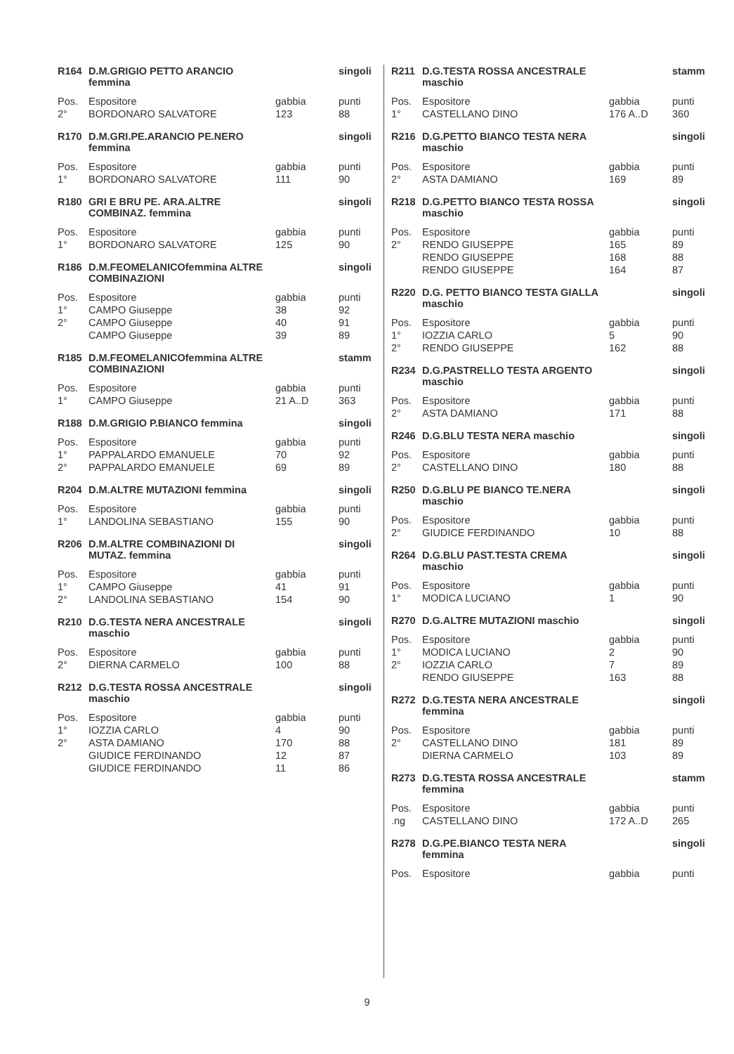| R164 | D.M.GRIGIO PETTO ARANCIO femmina | | singoli |
| --- | --- | --- | --- |
| Pos. | Espositore | gabbia | punti |
| 2° | BORDONARO SALVATORE | 123 | 88 |
| R170 | D.M.GRI.PE.ARANCIO PE.NERO femmina | | singoli |
| --- | --- | --- | --- |
| Pos. | Espositore | gabbia | punti |
| 1° | BORDONARO SALVATORE | 111 | 90 |
| R180 | GRI E BRU PE. ARA.ALTRE COMBINAZ. femmina | | singoli |
| --- | --- | --- | --- |
| Pos. | Espositore | gabbia | punti |
| 1° | BORDONARO SALVATORE | 125 | 90 |
| R186 | D.M.FEOMELANICOfemmina ALTRE COMBINAZIONI | | singoli |
| --- | --- | --- | --- |
| Pos. | Espositore | gabbia | punti |
| 1° | CAMPO Giuseppe | 38 | 92 |
| 2° | CAMPO Giuseppe | 40 | 91 |
| | CAMPO Giuseppe | 39 | 89 |
| R185 | D.M.FEOMELANICOfemmina ALTRE COMBINAZIONI | | stamm |
| --- | --- | --- | --- |
| Pos. | Espositore | gabbia | punti |
| 1° | CAMPO Giuseppe | 21 A..D | 363 |
| R188 | D.M.GRIGIO P.BIANCO femmina | | singoli |
| --- | --- | --- | --- |
| Pos. | Espositore | gabbia | punti |
| 1° | PAPPALARDO EMANUELE | 70 | 92 |
| 2° | PAPPALARDO EMANUELE | 69 | 89 |
| R204 | D.M.ALTRE MUTAZIONI femmina | | singoli |
| --- | --- | --- | --- |
| Pos. | Espositore | gabbia | punti |
| 1° | LANDOLINA SEBASTIANO | 155 | 90 |
| R206 | D.M.ALTRE COMBINAZIONI DI MUTAZ. femmina | | singoli |
| --- | --- | --- | --- |
| Pos. | Espositore | gabbia | punti |
| 1° | CAMPO Giuseppe | 41 | 91 |
| 2° | LANDOLINA SEBASTIANO | 154 | 90 |
| R210 | D.G.TESTA NERA ANCESTRALE maschio | | singoli |
| --- | --- | --- | --- |
| Pos. | Espositore | gabbia | punti |
| 2° | DIERNA CARMELO | 100 | 88 |
| R212 | D.G.TESTA ROSSA ANCESTRALE maschio | | singoli |
| --- | --- | --- | --- |
| Pos. | Espositore | gabbia | punti |
| 1° | IOZZIA CARLO | 4 | 90 |
| 2° | ASTA DAMIANO | 170 | 88 |
| | GIUDICE FERDINANDO | 12 | 87 |
| | GIUDICE FERDINANDO | 11 | 86 |
| R211 | D.G.TESTA ROSSA ANCESTRALE maschio | | stamm |
| --- | --- | --- | --- |
| Pos. | Espositore | gabbia | punti |
| 1° | CASTELLANO DINO | 176 A..D | 360 |
| R216 | D.G.PETTO BIANCO TESTA NERA maschio | | singoli |
| --- | --- | --- | --- |
| Pos. | Espositore | gabbia | punti |
| 2° | ASTA DAMIANO | 169 | 89 |
| R218 | D.G.PETTO BIANCO TESTA ROSSA maschio | | singoli |
| --- | --- | --- | --- |
| Pos. | Espositore | gabbia | punti |
| 2° | RENDO GIUSEPPE | 165 | 89 |
| | RENDO GIUSEPPE | 168 | 88 |
| | RENDO GIUSEPPE | 164 | 87 |
| R220 | D.G. PETTO BIANCO TESTA GIALLA maschio | | singoli |
| --- | --- | --- | --- |
| Pos. | Espositore | gabbia | punti |
| 1° | IOZZIA CARLO | 5 | 90 |
| 2° | RENDO GIUSEPPE | 162 | 88 |
| R234 | D.G.PASTRELLO TESTA ARGENTO maschio | | singoli |
| --- | --- | --- | --- |
| Pos. | Espositore | gabbia | punti |
| 2° | ASTA DAMIANO | 171 | 88 |
| R246 | D.G.BLU TESTA NERA maschio | | singoli |
| --- | --- | --- | --- |
| Pos. | Espositore | gabbia | punti |
| 2° | CASTELLANO DINO | 180 | 88 |
| R250 | D.G.BLU PE BIANCO TE.NERA maschio | | singoli |
| --- | --- | --- | --- |
| Pos. | Espositore | gabbia | punti |
| 2° | GIUDICE FERDINANDO | 10 | 88 |
| R264 | D.G.BLU PAST.TESTA CREMA maschio | | singoli |
| --- | --- | --- | --- |
| Pos. | Espositore | gabbia | punti |
| 1° | MODICA LUCIANO | 1 | 90 |
| R270 | D.G.ALTRE MUTAZIONI maschio | | singoli |
| --- | --- | --- | --- |
| Pos. | Espositore | gabbia | punti |
| 1° | MODICA LUCIANO | 2 | 90 |
| 2° | IOZZIA CARLO | 7 | 89 |
| | RENDO GIUSEPPE | 163 | 88 |
| R272 | D.G.TESTA NERA ANCESTRALE femmina | | singoli |
| --- | --- | --- | --- |
| Pos. | Espositore | gabbia | punti |
| 2° | CASTELLANO DINO | 181 | 89 |
| | DIERNA CARMELO | 103 | 89 |
| R273 | D.G.TESTA ROSSA ANCESTRALE femmina | | stamm |
| --- | --- | --- | --- |
| Pos. | Espositore | gabbia | punti |
| .ng | CASTELLANO DINO | 172 A..D | 265 |
| R278 | D.G.PE.BIANCO TESTA NERA femmina | | singoli |
| --- | --- | --- | --- |
| Pos. | Espositore | gabbia | punti |
9